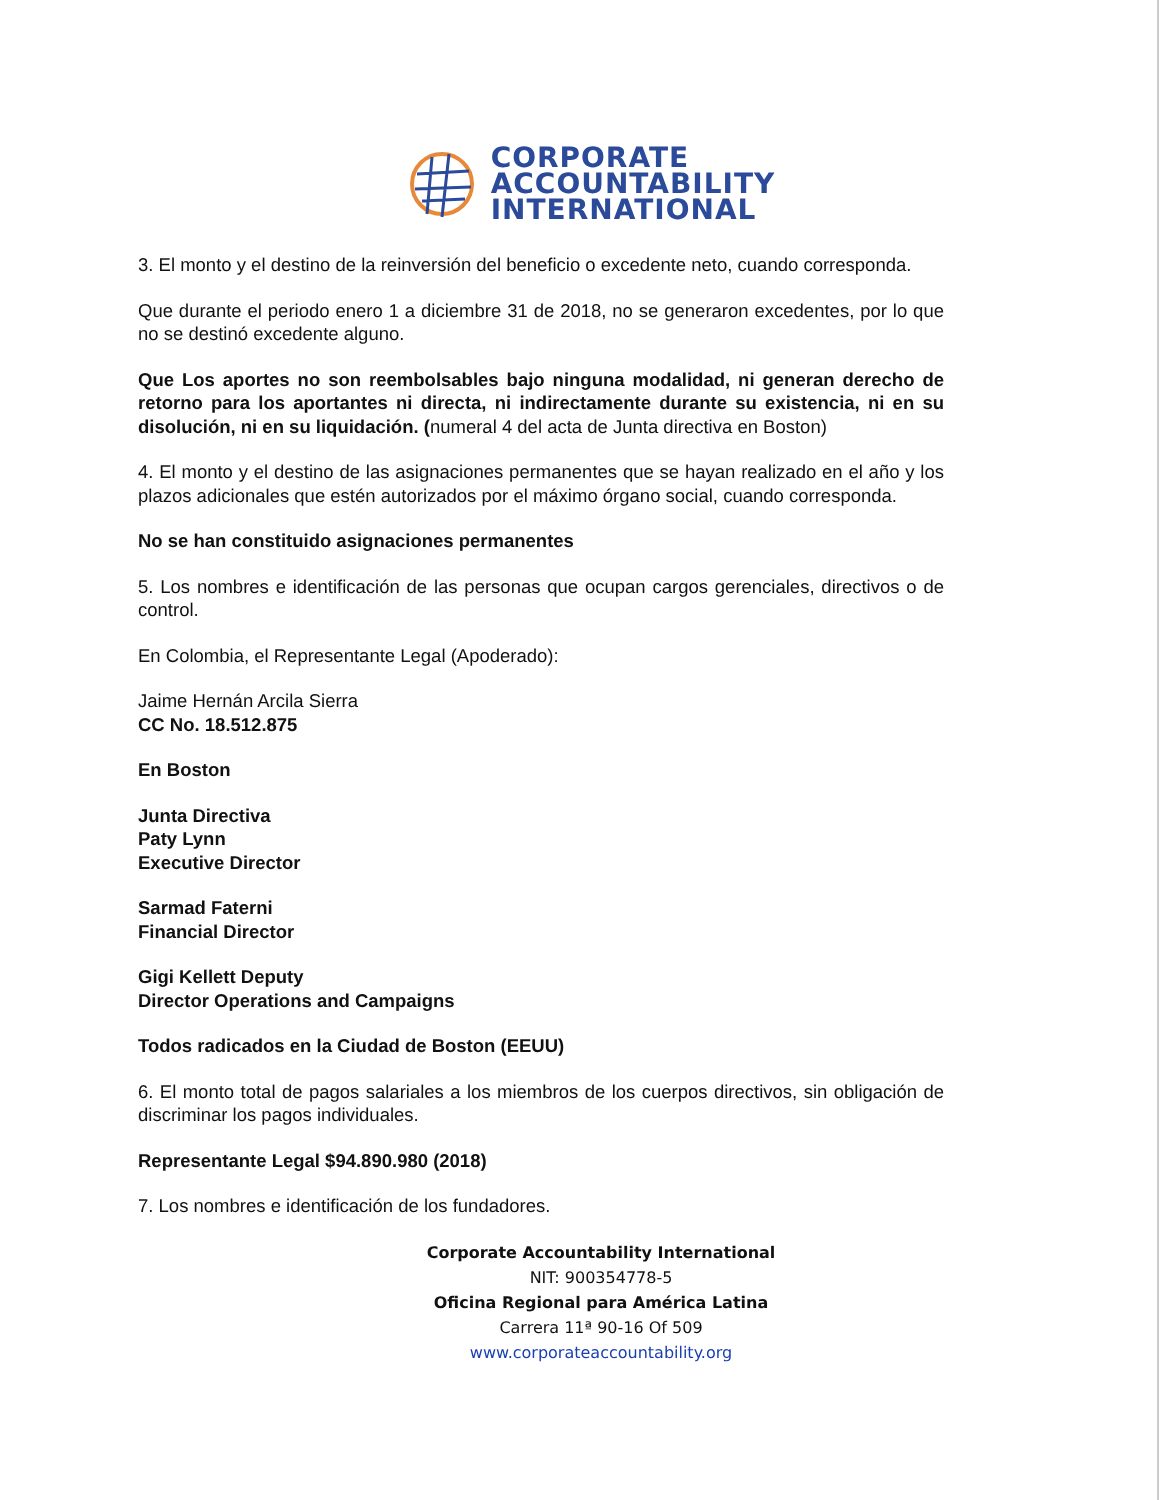CORPORATE
ACCOUNTABILITY
INTERNATIONAL
3. El monto y el destino de la reinversión del beneficio o excedente neto, cuando corresponda.
Que durante el periodo enero 1 a diciembre 31 de 2018, no se generaron excedentes, por lo que no se destinó excedente alguno.
Que Los aportes no son reembolsables bajo ninguna modalidad, ni generan derecho de retorno para los aportantes ni directa, ni indirectamente durante su existencia, ni en su disolución, ni en su liquidación. (numeral 4 del acta de Junta directiva en Boston)
4. El monto y el destino de las asignaciones permanentes que se hayan realizado en el año y los plazos adicionales que estén autorizados por el máximo órgano social, cuando corresponda.
No se han constituido asignaciones permanentes
5. Los nombres e identificación de las personas que ocupan cargos gerenciales, directivos o de control.
En Colombia, el Representante Legal (Apoderado):
Jaime Hernán Arcila Sierra
CC No. 18.512.875
En Boston
Junta Directiva
Paty Lynn
Executive Director
Sarmad Faterni
Financial Director
Gigi Kellett Deputy
Director Operations and Campaigns
Todos radicados en la Ciudad de Boston (EEUU)
6. El monto total de pagos salariales a los miembros de los cuerpos directivos, sin obligación de discriminar los pagos individuales.
Representante Legal $94.890.980 (2018)
7. Los nombres e identificación de los fundadores.
Corporate Accountability International
NIT: 900354778-5
Oficina Regional para América Latina
Carrera 11ª 90-16 Of 509
www.corporateaccountability.org